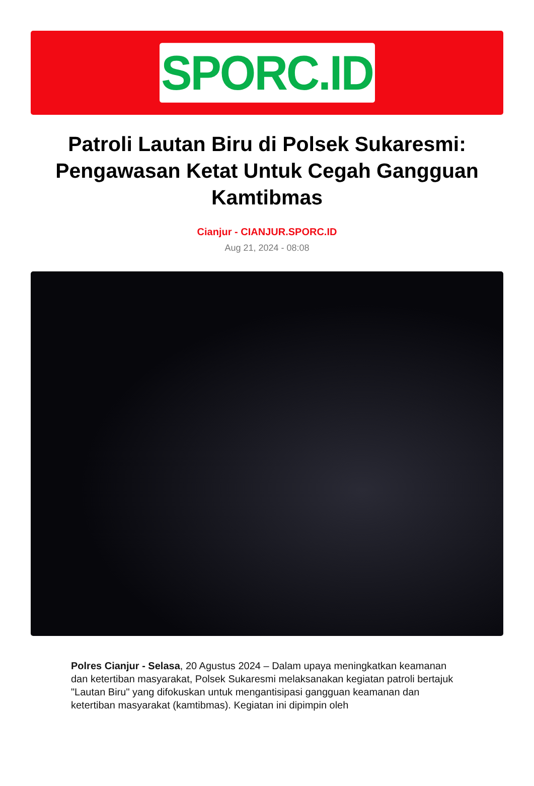SPORC.ID
Patroli Lautan Biru di Polsek Sukaresmi: Pengawasan Ketat Untuk Cegah Gangguan Kamtibmas
Cianjur - CIANJUR.SPORC.ID
Aug 21, 2024 - 08:08
Polres Cianjur - Selasa, 20 Agustus 2024 – Dalam upaya meningkatkan keamanan dan ketertiban masyarakat, Polsek Sukaresmi melaksanakan kegiatan patroli bertajuk "Lautan Biru" yang difokuskan untuk mengantisipasi gangguan keamanan dan ketertiban masyarakat (kamtibmas). Kegiatan ini dipimpin oleh